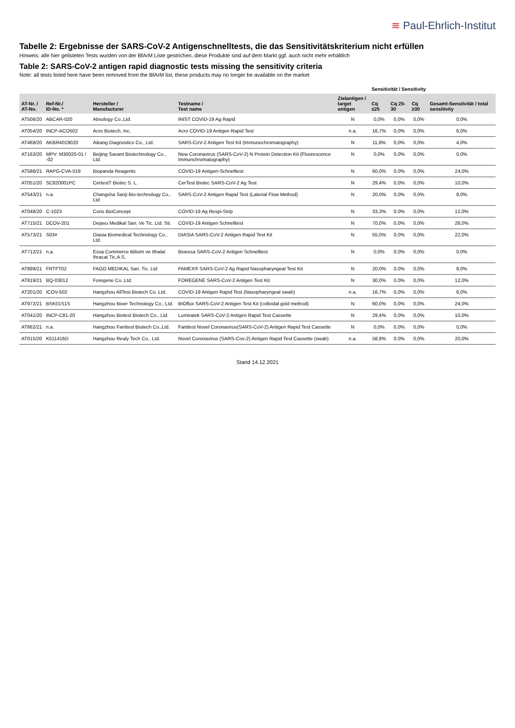≋ Paul-Ehrlich-Institut
Tabelle 2: Ergebnisse der SARS-CoV-2 Antigenschnelltests, die das Sensitivitätskriterium nicht erfüllen
Hinweis: alle hier gelisteten Tests wurden von der BfArM Liste gestrichen, diese Produkte sind auf dem Markt ggf. auch nicht mehr erhältlich
Table 2: SARS-CoV-2 antigen rapid diagnostic tests missing the sensitivity criteria
Note: all tests listed here have been removed from the BfArM list, these products may no longer be available on the market
| | | | | | Sensitivität / Sensitivity | | | |
| --- | --- | --- | --- | --- | --- | --- | --- | --- |
| AT-Nr. / AT-No. | Ref-Nr./ ID-No. * | Hersteller / Manufacturer | Testname / Test name | Zielantigen / target antigen | Cq ≤25 | Cq 25-30 | Cq ≥30 | Gesamt-Sensitvität / total sensitivity |
| AT506/20 | ABCAR-020 | Absology Co.,Ltd. | INIST COVID-19 Ag Rapid | N | 0,0% | 0,0% | 0,0% | 0,0% |
| AT054/20 | INCP-ACO502 | Acro Biotech, Inc. | Acro COVID-19 Antigen Rapid Test | n.a. | 16,7% | 0,0% | 0,0% | 6,0% |
| AT469/20 | AKBR4019020 | Aikang Diagnostics Co., Ltd. | SARS-CoV-2 Antigen Test Kit (Immunochromatography) | N | 11,8% | 0,0% | 0,0% | 4,0% |
| AT163/20 | MPV: M30020-01 / -02 | Beijing Savant Biotechnology Co., Ltd. | New Coronavirus (SARS-CoV-2) N Protein Detection Kit (Fluorescence Immunchromatography) | N | 0,0% | 0,0% | 0,0% | 0,0% |
| AT586/21 | RAPG-CVA-019 | Biopanda Reagents | COVID-19 Antigen-Schnelltest | N | 60,0% | 0,0% | 0,0% | 24,0% |
| AT051/20 | SC820001PC | CertestT Biotec S. L. | CerTest Biotec SARS-CoV-2 Ag Test | N | 29,4% | 0,0% | 0,0% | 10,0% |
| AT543/21 | n.a. | Changsha Sanji Bio-technology Co., Ltd | SARS-CoV-2 Antigen Rapid Test (Laterial Flow Method) | N | 20,0% | 0,0% | 0,0% | 8,0% |
| AT048/20 | C-1023 | Coris BioConcept | COVID-19 Ag Respi-Strip | N | 33,3% | 0,0% | 0,0% | 12,0% |
| AT715/21 | DCOV-201 | Dejavu Medikal San. Ve Tic. Ltd. Sti. | COVID-19 Antigen Schnelltest | N | 70,0% | 0,0% | 0,0% | 28,0% |
| AT573/21 | S03# | Diasia Biomedical Technology Co., Ltd. | DIASIA SARS-CoV-2 Antigen Rapid Test Kit | N | 55,0% | 0,0% | 0,0% | 22,0% |
| AT712/21 | n.a. | Essa Commerce Bilisim ve Ithalat Ihracat Tic.A.S. | Bioessa SARS-CoV-2 Antigen Schnelltest | N | 0,0% | 0,0% | 0,0% | 0,0% |
| AT899/21 | FRTFT02 | FAGO MEDIKAL San. Tic. Ltd | FAMEX® SARS-CoV-2 Ag Rapid Nasopharyngeal Test Kit | N | 20,0% | 0,0% | 0,0% | 8,0% |
| AT819/21 | BQ-03012 | Foregene Co.,Ltd. | FOREGENE SARS-CoV-2 Antigen Test Kit | N | 30,0% | 0,0% | 0,0% | 12,0% |
| AT201/20 | ICOV-502 | Hangzhou AllTest Biotech Co. Ltd. | COVID-19 Antigen Rapid Test (Nasopharyngeal swab) | n.a. | 16,7% | 0,0% | 0,0% | 6,0% |
| AT972/21 | BSK01S1S | Hangzhou Bioer Technology Co., Ltd. | BIOflux SARS-CoV-2 Antigen Test Kit (colloidal gold method) | N | 60,0% | 0,0% | 0,0% | 24,0% |
| AT041/20 | INCP-C81-20 | Hangzhou Biotest Biotech Co., Ltd. | Lumiratek SARS-CoV-2 Antigen Rapid Test Cassette | N | 29,4% | 0,0% | 0,0% | 10,0% |
| AT662/21 | n.a. | Hangzhou Fanttest Biotech Co.,Ltd. | Fanttest Novel Coronavirus(SARS-CoV-2) Antigen Rapid Test Cassette | N | 0,0% | 0,0% | 0,0% | 0,0% |
| AT015/20 | K511416D | Hangzhou Realy Tech Co., Ltd. | Novel Coronavirus (SARS-Cov-2) Antigen Rapid Test Cassette (swab) | n.a. | 58,8% | 0,0% | 0,0% | 20,0% |
Stand 14.12.2021